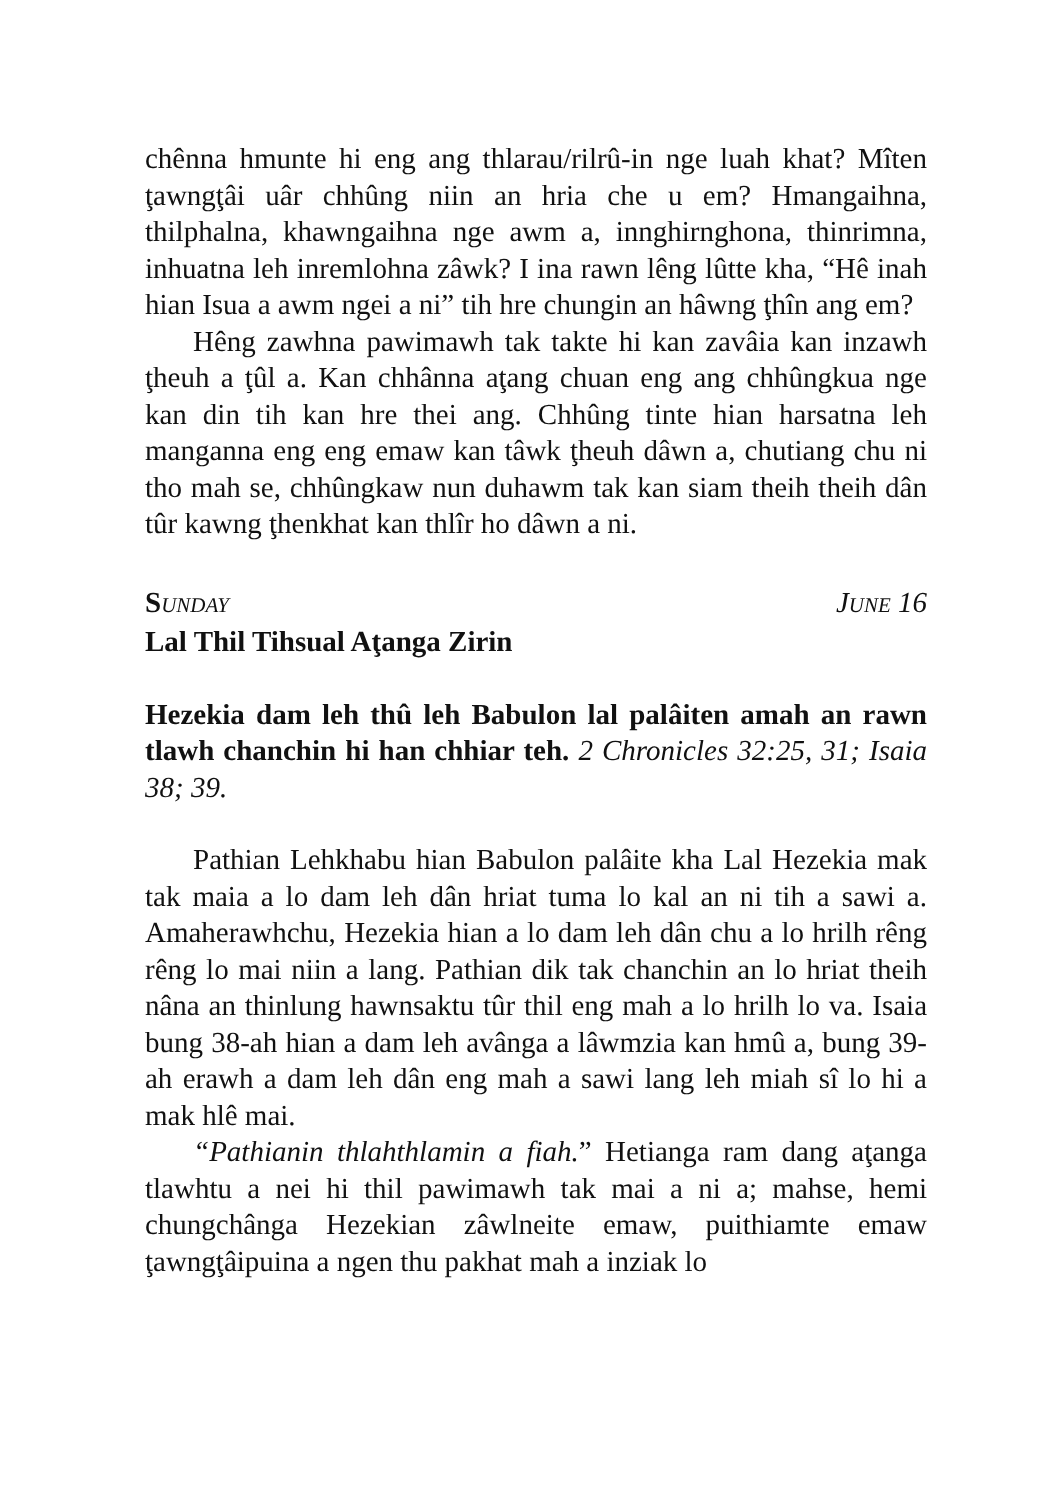chênna hmunte hi eng ang thlarau/rilrû-in nge luah khat? Mîten ţawngţâi uâr chhûng niin an hria che u em? Hmangaihna, thilphalna, khawngaihna nge awm a, innghirnghona, thinrimna, inhuatna leh inremlohna zâwk? I ina rawn lêng lûtte kha, “Hê inah hian Isua a awm ngei a ni” tih hre chungin an hâwng ţhîn ang em?
Hêng zawhna pawimawh tak takte hi kan zavâia kan inzawh ţheuh a ţûl a. Kan chhânna aţang chuan eng ang chhûngkua nge kan din tih kan hre thei ang. Chhûng tinte hian harsatna leh manganna eng eng emaw kan tâwk ţheuh dâwn a, chutiang chu ni tho mah se, chhûngkaw nun duhawm tak kan siam theih theih dân tûr kawng ţhenkhat kan thlîr ho dâwn a ni.
SUNDAY JUNE 16
Lal Thil Tihsual Aţanga Zirin
Hezekia dam leh thû leh Babulon lal palâiten amah an rawn tlawh chanchin hi han chhiar teh. 2 Chronicles 32:25, 31; Isaia 38; 39.
Pathian Lehkhabu hian Babulon palâite kha Lal Hezekia mak tak maia a lo dam leh dân hriat tuma lo kal an ni tih a sawi a. Amaherawhchu, Hezekia hian a lo dam leh dân chu a lo hrilh rêng rêng lo mai niin a lang. Pathian dik tak chanchin an lo hriat theih nâna an thinlung hawnsaktu tûr thil eng mah a lo hrilh lo va. Isaia bung 38-ah hian a dam leh avânga a lâwmzia kan hmû a, bung 39-ah erawh a dam leh dân eng mah a sawi lang leh miah sî lo hi a mak hlê mai.
“Pathianin thlahthlamin a fiah.” Hetianga ram dang aţanga tlawhtu a nei hi thil pawimawh tak mai a ni a; mahse, hemi chungchânga Hezekian zâwlneite emaw, puithiamte emaw ţawngţâipuina a ngen thu pakhat mah a inziak lo